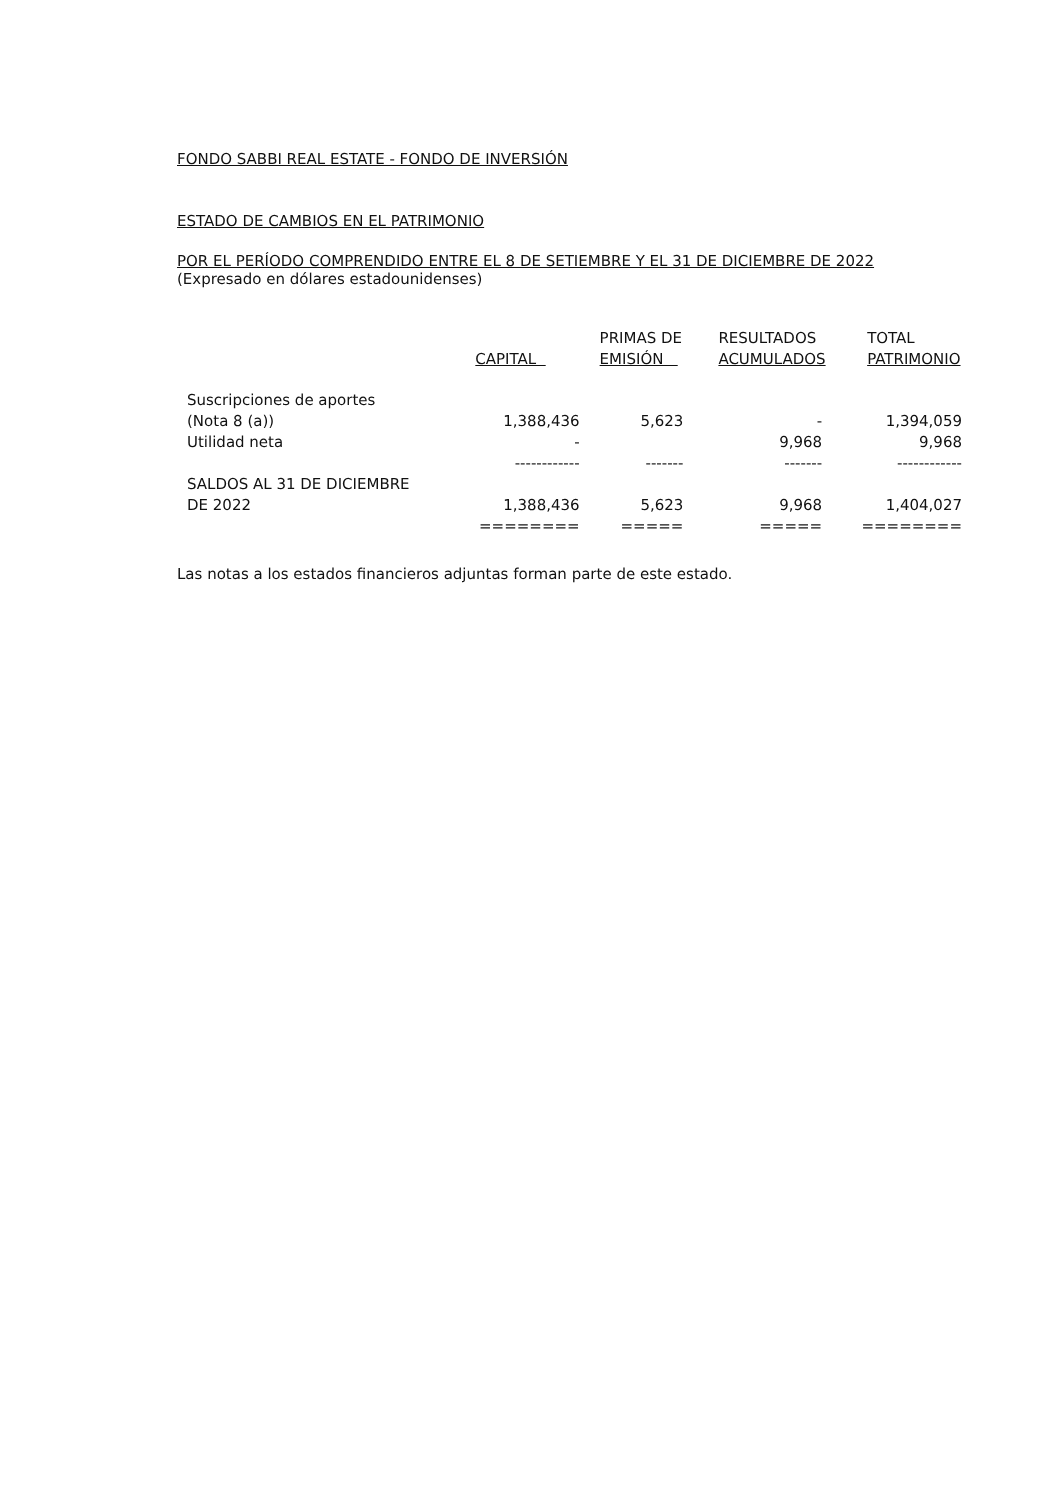FONDO SABBI REAL ESTATE - FONDO DE INVERSIÓN
ESTADO DE CAMBIOS EN EL PATRIMONIO
POR EL PERÍODO COMPRENDIDO ENTRE EL 8 DE SETIEMBRE Y EL 31 DE DICIEMBRE DE 2022
(Expresado en dólares estadounidenses)
| | CAPITAL | PRIMAS DE EMISIÓN | RESULTADOS ACUMULADOS | TOTAL PATRIMONIO |
| --- | --- | --- | --- | --- |
| Suscripciones de aportes | | | | |
| (Nota 8 (a)) | 1,388,436 | 5,623 | - | 1,394,059 |
| Utilidad neta | - | | 9,968 | 9,968 |
| | ------------ | ------- | ------- | ------------ |
| SALDOS AL 31 DE DICIEMBRE | | | | |
| DE 2022 | 1,388,436 | 5,623 | 9,968 | 1,404,027 |
| | ======== | ===== | ===== | ======== |
Las notas a los estados financieros adjuntas forman parte de este estado.